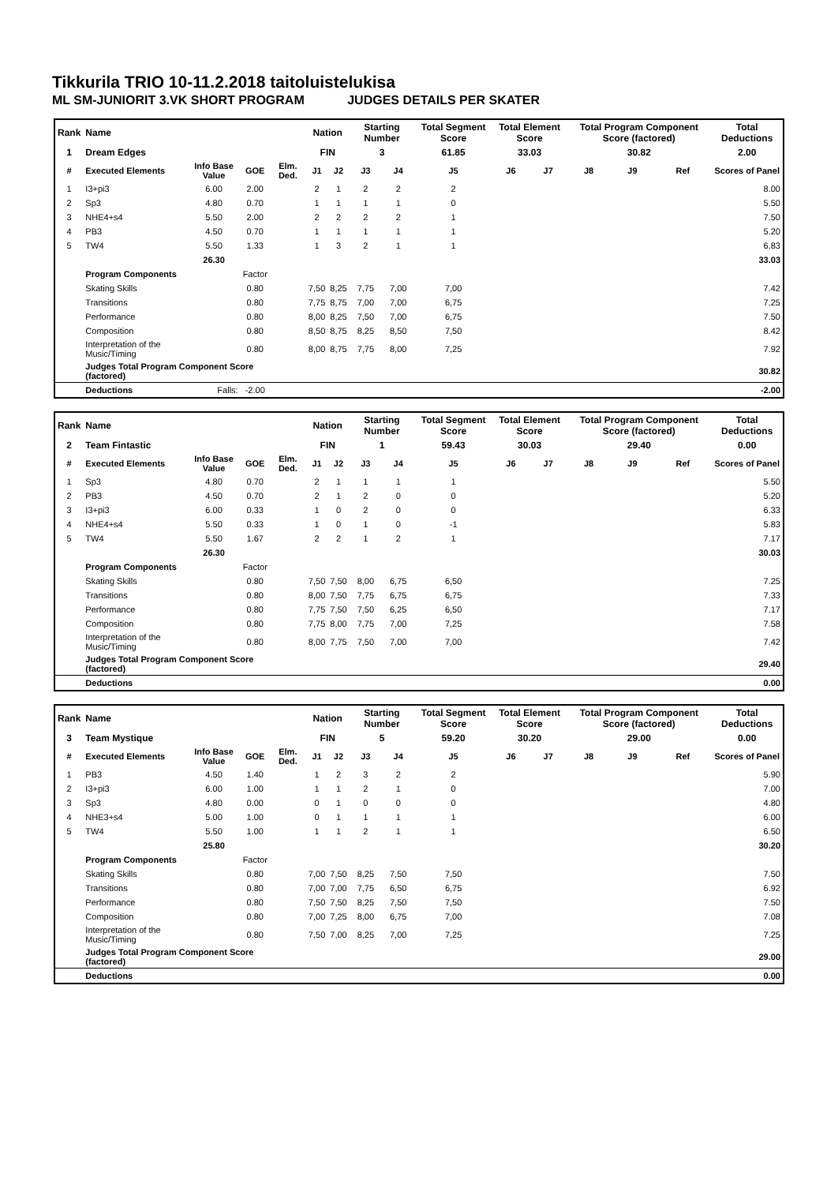Tikkurila TRIO 10-11.2.2018 taitoluistelukisa
ML SM-JUNIORIT 3.VK SHORT PROGRAM JUDGES DETAILS PER SKATER
| Rank | Name | | | | Nation | | Starting Number | | Total Segment Score | Total Element Score | | Total Program Component Score (factored) | | | Total Deductions |
| 1 | Dream Edges | | | | FIN | | 3 | | 61.85 | 33.03 | | 30.82 | | | 2.00 |
| # | Executed Elements | Info Base Value | GOE | Elm. Ded. | J1 | J2 | J3 | J4 | J5 | J6 | J7 | J8 | J9 | Ref | Scores of Panel |
| 1 | I3+pi3 | 6.00 | 2.00 | | 2 | 1 | 2 | 2 | 2 | | | | | | 8.00 |
| 2 | Sp3 | 4.80 | 0.70 | | 1 | 1 | 1 | 1 | 0 | | | | | | 5.50 |
| 3 | NHE4+s4 | 5.50 | 2.00 | | 2 | 2 | 2 | 2 | 1 | | | | | | 7.50 |
| 4 | PB3 | 4.50 | 0.70 | | 1 | 1 | 1 | 1 | 1 | | | | | | 5.20 |
| 5 | TW4 | 5.50 | 1.33 | | 1 | 3 | 2 | 1 | 1 | | | | | | 6.83 |
| | | 26.30 | | | | | | | | | | | | | 33.03 |
| | Program Components | | Factor | | | | | | | | | | | | |
| | Skating Skills | | 0.80 | | 7,50 | 8,25 | 7,75 | 7,00 | 7,00 | | | | | | 7.42 |
| | Transitions | | 0.80 | | 7,75 | 8,75 | 7,00 | 7,00 | 6,75 | | | | | | 7.25 |
| | Performance | | 0.80 | | 8,00 | 8,25 | 7,50 | 7,00 | 6,75 | | | | | | 7.50 |
| | Composition | | 0.80 | | 8,50 | 8,75 | 8,25 | 8,50 | 7,50 | | | | | | 8.42 |
| | Interpretation of the Music/Timing | | 0.80 | | 8,00 | 8,75 | 7,75 | 8,00 | 7,25 | | | | | | 7.92 |
| | Judges Total Program Component Score (factored) | | | | | | | | | | | | | | 30.82 |
| | Deductions | Falls: | -2.00 | | | | | | | | | | | | -2.00 |
| Rank | Name | | | | Nation | | Starting Number | | Total Segment Score | Total Element Score | | Total Program Component Score (factored) | | | Total Deductions |
| 2 | Team Fintastic | | | | FIN | | 1 | | 59.43 | 30.03 | | 29.40 | | | 0.00 |
| # | Executed Elements | Info Base Value | GOE | Elm. Ded. | J1 | J2 | J3 | J4 | J5 | J6 | J7 | J8 | J9 | Ref | Scores of Panel |
| 1 | Sp3 | 4.80 | 0.70 | | 2 | 1 | 1 | 1 | 1 | | | | | | 5.50 |
| 2 | PB3 | 4.50 | 0.70 | | 2 | 1 | 2 | 0 | 0 | | | | | | 5.20 |
| 3 | I3+pi3 | 6.00 | 0.33 | | 1 | 0 | 2 | 0 | 0 | | | | | | 6.33 |
| 4 | NHE4+s4 | 5.50 | 0.33 | | 1 | 0 | 1 | 0 | -1 | | | | | | 5.83 |
| 5 | TW4 | 5.50 | 1.67 | | 2 | 2 | 1 | 2 | 1 | | | | | | 7.17 |
| | | 26.30 | | | | | | | | | | | | | 30.03 |
| | Program Components | | Factor | | | | | | | | | | | | |
| | Skating Skills | | 0.80 | | 7,50 | 7,50 | 8,00 | 6,75 | 6,50 | | | | | | 7.25 |
| | Transitions | | 0.80 | | 8,00 | 7,50 | 7,75 | 6,75 | 6,75 | | | | | | 7.33 |
| | Performance | | 0.80 | | 7,75 | 7,50 | 7,50 | 6,25 | 6,50 | | | | | | 7.17 |
| | Composition | | 0.80 | | 7,75 | 8,00 | 7,75 | 7,00 | 7,25 | | | | | | 7.58 |
| | Interpretation of the Music/Timing | | 0.80 | | 8,00 | 7,75 | 7,50 | 7,00 | 7,00 | | | | | | 7.42 |
| | Judges Total Program Component Score (factored) | | | | | | | | | | | | | | 29.40 |
| | Deductions | | | | | | | | | | | | | | 0.00 |
| Rank | Name | | | | Nation | | Starting Number | | Total Segment Score | Total Element Score | | Total Program Component Score (factored) | | | Total Deductions |
| 3 | Team Mystique | | | | FIN | | 5 | | 59.20 | 30.20 | | 29.00 | | | 0.00 |
| # | Executed Elements | Info Base Value | GOE | Elm. Ded. | J1 | J2 | J3 | J4 | J5 | J6 | J7 | J8 | J9 | Ref | Scores of Panel |
| 1 | PB3 | 4.50 | 1.40 | | 1 | 2 | 3 | 2 | 2 | | | | | | 5.90 |
| 2 | I3+pi3 | 6.00 | 1.00 | | 1 | 1 | 2 | 1 | 0 | | | | | | 7.00 |
| 3 | Sp3 | 4.80 | 0.00 | | 0 | 1 | 0 | 0 | 0 | | | | | | 4.80 |
| 4 | NHE3+s4 | 5.00 | 1.00 | | 0 | 1 | 1 | 1 | 1 | | | | | | 6.00 |
| 5 | TW4 | 5.50 | 1.00 | | 1 | 1 | 2 | 1 | 1 | | | | | | 6.50 |
| | | 25.80 | | | | | | | | | | | | | 30.20 |
| | Program Components | | Factor | | | | | | | | | | | | |
| | Skating Skills | | 0.80 | | 7,00 | 7,50 | 8,25 | 7,50 | 7,50 | | | | | | 7.50 |
| | Transitions | | 0.80 | | 7,00 | 7,00 | 7,75 | 6,50 | 6,75 | | | | | | 6.92 |
| | Performance | | 0.80 | | 7,50 | 7,50 | 8,25 | 7,50 | 7,50 | | | | | | 7.50 |
| | Composition | | 0.80 | | 7,00 | 7,25 | 8,00 | 6,75 | 7,00 | | | | | | 7.08 |
| | Interpretation of the Music/Timing | | 0.80 | | 7,50 | 7,00 | 8,25 | 7,00 | 7,25 | | | | | | 7.25 |
| | Judges Total Program Component Score (factored) | | | | | | | | | | | | | | 29.00 |
| | Deductions | | | | | | | | | | | | | | 0.00 |